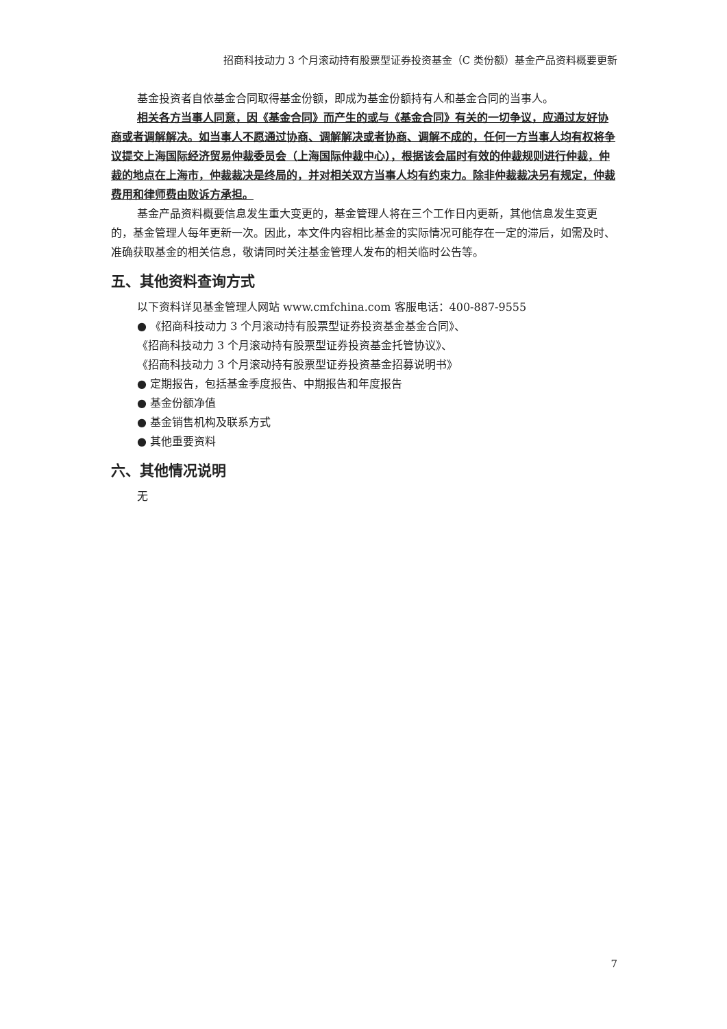招商科技动力 3 个月滚动持有股票型证券投资基金（C 类份额）基金产品资料概要更新
基金投资者自依基金合同取得基金份额，即成为基金份额持有人和基金合同的当事人。
相关各方当事人同意，因《基金合同》而产生的或与《基金合同》有关的一切争议，应通过友好协商或者调解解决。如当事人不愿通过协商、调解解决或者协商、调解不成的，任何一方当事人均有权将争议提交上海国际经济贸易仲裁委员会（上海国际仲裁中心），根据该会届时有效的仲裁规则进行仲裁，仲裁的地点在上海市，仲裁裁决是终局的，并对相关双方当事人均有约束力。除非仲裁裁决另有规定，仲裁费用和律师费由败诉方承担。
基金产品资料概要信息发生重大变更的，基金管理人将在三个工作日内更新，其他信息发生变更的，基金管理人每年更新一次。因此，本文件内容相比基金的实际情况可能存在一定的滞后，如需及时、准确获取基金的相关信息，敬请同时关注基金管理人发布的相关临时公告等。
五、其他资料查询方式
以下资料详见基金管理人网站 www.cmfchina.com 客服电话：400-887-9555
● 《招商科技动力 3 个月滚动持有股票型证券投资基金基金合同》、
《招商科技动力 3 个月滚动持有股票型证券投资基金托管协议》、
《招商科技动力 3 个月滚动持有股票型证券投资基金招募说明书》
● 定期报告，包括基金季度报告、中期报告和年度报告
● 基金份额净值
● 基金销售机构及联系方式
● 其他重要资料
六、其他情况说明
无
7